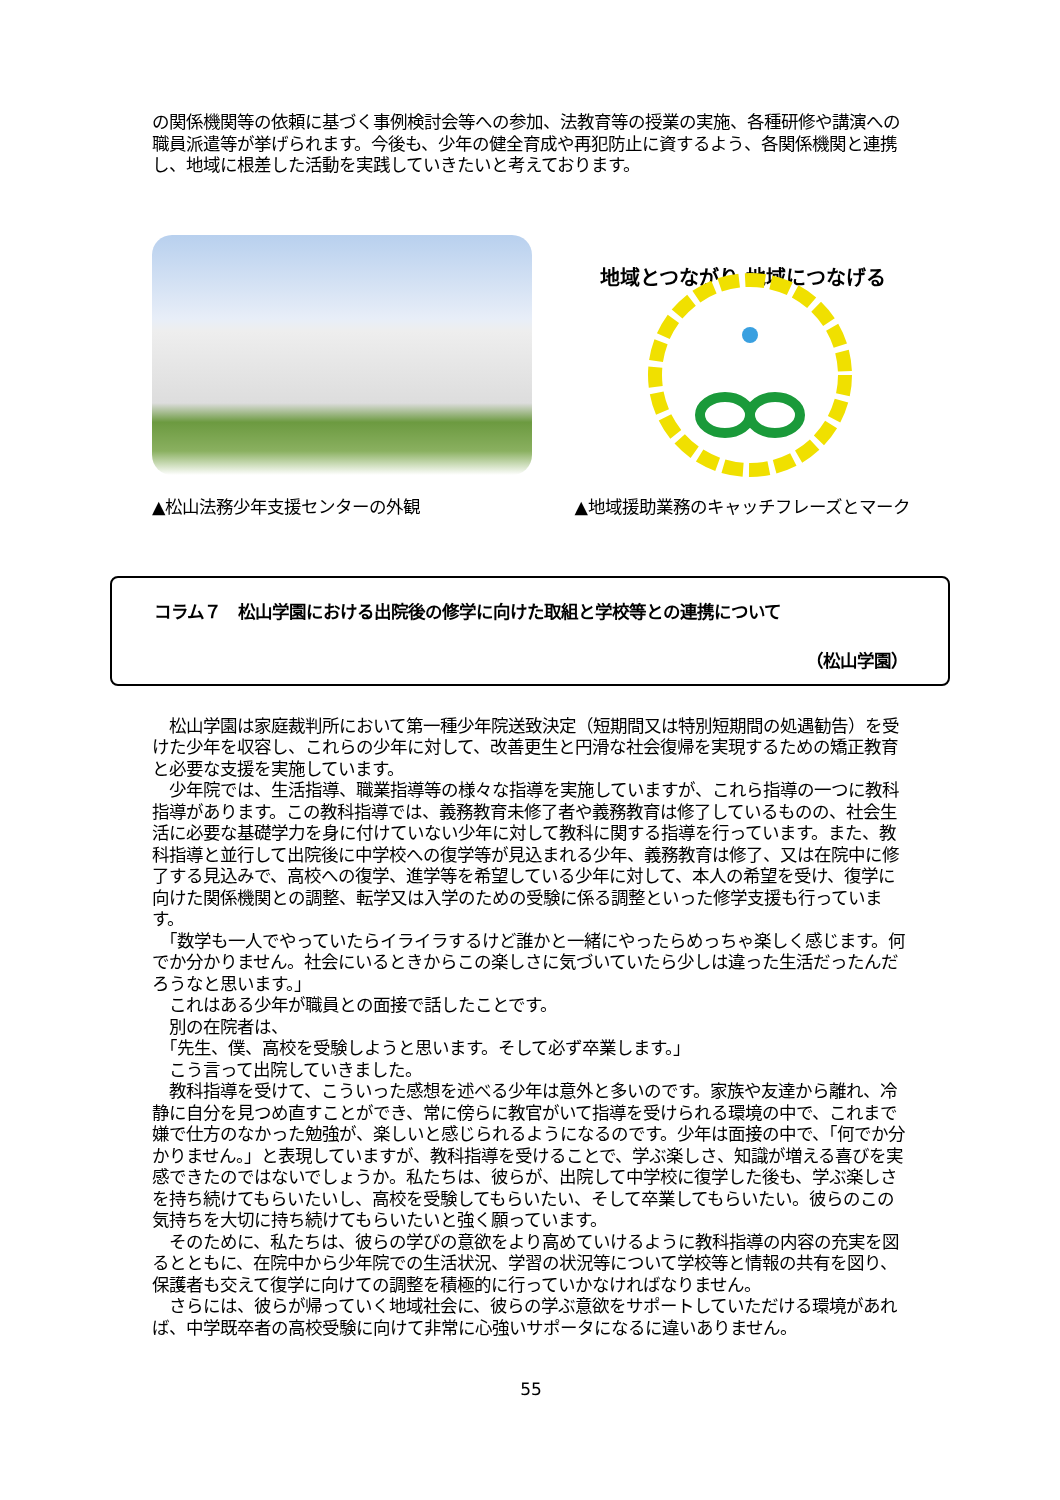の関係機関等の依頼に基づく事例検討会等への参加、法教育等の授業の実施、各種研修や講演への職員派遣等が挙げられます。今後も、少年の健全育成や再犯防止に資するよう、各関係機関と連携し、地域に根差した活動を実践していきたいと考えております。
地域とつながり 地域につなげる
▲松山法務少年支援センターの外観 ▲地域援助業務のキャッチフレーズとマーク
コラム７　松山学園における出院後の修学に向けた取組と学校等との連携について
（松山学園）
　松山学園は家庭裁判所において第一種少年院送致決定（短期間又は特別短期間の処遇勧告）を受けた少年を収容し、これらの少年に対して、改善更生と円滑な社会復帰を実現するための矯正教育と必要な支援を実施しています。
　少年院では、生活指導、職業指導等の様々な指導を実施していますが、これら指導の一つに教科指導があります。この教科指導では、義務教育未修了者や義務教育は修了しているものの、社会生活に必要な基礎学力を身に付けていない少年に対して教科に関する指導を行っています。また、教科指導と並行して出院後に中学校への復学等が見込まれる少年、義務教育は修了、又は在院中に修了する見込みで、高校への復学、進学等を希望している少年に対して、本人の希望を受け、復学に向けた関係機関との調整、転学又は入学のための受験に係る調整といった修学支援も行っています。
　「数学も一人でやっていたらイライラするけど誰かと一緒にやったらめっちゃ楽しく感じます。何でか分かりません。社会にいるときからこの楽しさに気づいていたら少しは違った生活だったんだろうなと思います。」
　これはある少年が職員との面接で話したことです。
　別の在院者は、
　「先生、僕、高校を受験しようと思います。そして必ず卒業します。」
　こう言って出院していきました。
　教科指導を受けて、こういった感想を述べる少年は意外と多いのです。家族や友達から離れ、冷静に自分を見つめ直すことができ、常に傍らに教官がいて指導を受けられる環境の中で、これまで嫌で仕方のなかった勉強が、楽しいと感じられるようになるのです。少年は面接の中で、「何でか分かりません。」と表現していますが、教科指導を受けることで、学ぶ楽しさ、知識が増える喜びを実感できたのではないでしょうか。私たちは、彼らが、出院して中学校に復学した後も、学ぶ楽しさを持ち続けてもらいたいし、高校を受験してもらいたい、そして卒業してもらいたい。彼らのこの気持ちを大切に持ち続けてもらいたいと強く願っています。
　そのために、私たちは、彼らの学びの意欲をより高めていけるように教科指導の内容の充実を図るとともに、在院中から少年院での生活状況、学習の状況等について学校等と情報の共有を図り、保護者も交えて復学に向けての調整を積極的に行っていかなければなりません。
　さらには、彼らが帰っていく地域社会に、彼らの学ぶ意欲をサポートしていただける環境があれば、中学既卒者の高校受験に向けて非常に心強いサポータになるに違いありません。
55